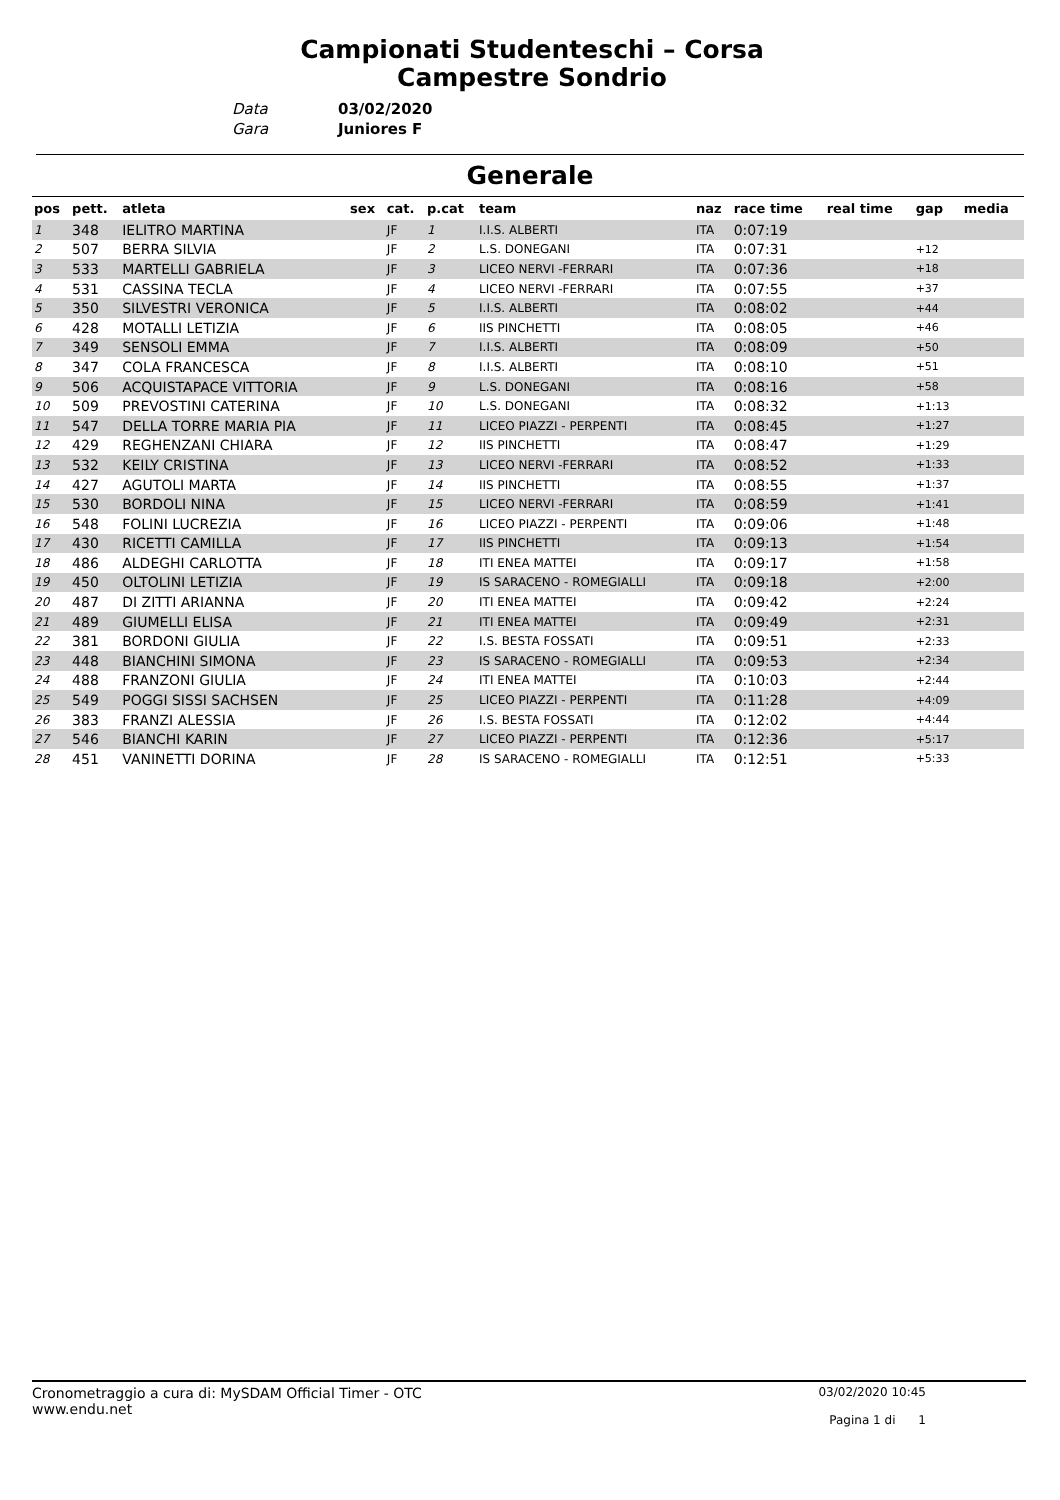Campionati Studenteschi – Corsa Campestre Sondrio
| Data | 03/02/2020 |
| Gara | Juniores F |
Generale
| pos | pett. | atleta | sex | cat. | p.cat | team | naz | race time | real time | gap | media |
| --- | --- | --- | --- | --- | --- | --- | --- | --- | --- | --- | --- |
| 1 | 348 | IELITRO MARTINA | | JF | 1 | I.I.S. ALBERTI | ITA | 0:07:19 | | | |
| 2 | 507 | BERRA SILVIA | | JF | 2 | L.S. DONEGANI | ITA | 0:07:31 | | +12 | |
| 3 | 533 | MARTELLI GABRIELA | | JF | 3 | LICEO NERVI -FERRARI | ITA | 0:07:36 | | +18 | |
| 4 | 531 | CASSINA TECLA | | JF | 4 | LICEO NERVI -FERRARI | ITA | 0:07:55 | | +37 | |
| 5 | 350 | SILVESTRI VERONICA | | JF | 5 | I.I.S. ALBERTI | ITA | 0:08:02 | | +44 | |
| 6 | 428 | MOTALLI LETIZIA | | JF | 6 | IIS PINCHETTI | ITA | 0:08:05 | | +46 | |
| 7 | 349 | SENSOLI EMMA | | JF | 7 | I.I.S. ALBERTI | ITA | 0:08:09 | | +50 | |
| 8 | 347 | COLA FRANCESCA | | JF | 8 | I.I.S. ALBERTI | ITA | 0:08:10 | | +51 | |
| 9 | 506 | ACQUISTAPACE VITTORIA | | JF | 9 | L.S. DONEGANI | ITA | 0:08:16 | | +58 | |
| 10 | 509 | PREVOSTINI CATERINA | | JF | 10 | L.S. DONEGANI | ITA | 0:08:32 | | +1:13 | |
| 11 | 547 | DELLA TORRE MARIA PIA | | JF | 11 | LICEO PIAZZI - PERPENTI | ITA | 0:08:45 | | +1:27 | |
| 12 | 429 | REGHENZANI CHIARA | | JF | 12 | IIS PINCHETTI | ITA | 0:08:47 | | +1:29 | |
| 13 | 532 | KEILY CRISTINA | | JF | 13 | LICEO NERVI -FERRARI | ITA | 0:08:52 | | +1:33 | |
| 14 | 427 | AGUTOLI MARTA | | JF | 14 | IIS PINCHETTI | ITA | 0:08:55 | | +1:37 | |
| 15 | 530 | BORDOLI NINA | | JF | 15 | LICEO NERVI -FERRARI | ITA | 0:08:59 | | +1:41 | |
| 16 | 548 | FOLINI LUCREZIA | | JF | 16 | LICEO PIAZZI - PERPENTI | ITA | 0:09:06 | | +1:48 | |
| 17 | 430 | RICETTI CAMILLA | | JF | 17 | IIS PINCHETTI | ITA | 0:09:13 | | +1:54 | |
| 18 | 486 | ALDEGHI CARLOTTA | | JF | 18 | ITI ENEA MATTEI | ITA | 0:09:17 | | +1:58 | |
| 19 | 450 | OLTOLINI LETIZIA | | JF | 19 | IS SARACENO - ROMEGIALLI | ITA | 0:09:18 | | +2:00 | |
| 20 | 487 | DI ZITTI ARIANNA | | JF | 20 | ITI ENEA MATTEI | ITA | 0:09:42 | | +2:24 | |
| 21 | 489 | GIUMELLI ELISA | | JF | 21 | ITI ENEA MATTEI | ITA | 0:09:49 | | +2:31 | |
| 22 | 381 | BORDONI GIULIA | | JF | 22 | I.S. BESTA FOSSATI | ITA | 0:09:51 | | +2:33 | |
| 23 | 448 | BIANCHINI SIMONA | | JF | 23 | IS SARACENO - ROMEGIALLI | ITA | 0:09:53 | | +2:34 | |
| 24 | 488 | FRANZONI GIULIA | | JF | 24 | ITI ENEA MATTEI | ITA | 0:10:03 | | +2:44 | |
| 25 | 549 | POGGI SISSI SACHSEN | | JF | 25 | LICEO PIAZZI - PERPENTI | ITA | 0:11:28 | | +4:09 | |
| 26 | 383 | FRANZI ALESSIA | | JF | 26 | I.S. BESTA FOSSATI | ITA | 0:12:02 | | +4:44 | |
| 27 | 546 | BIANCHI KARIN | | JF | 27 | LICEO PIAZZI - PERPENTI | ITA | 0:12:36 | | +5:17 | |
| 28 | 451 | VANINETTI DORINA | | JF | 28 | IS SARACENO - ROMEGIALLI | ITA | 0:12:51 | | +5:33 | |
Cronometraggio a cura di: MySDAM Official Timer - OTC
www.endu.net
03/02/2020 10:45
Pagina 1 di 1